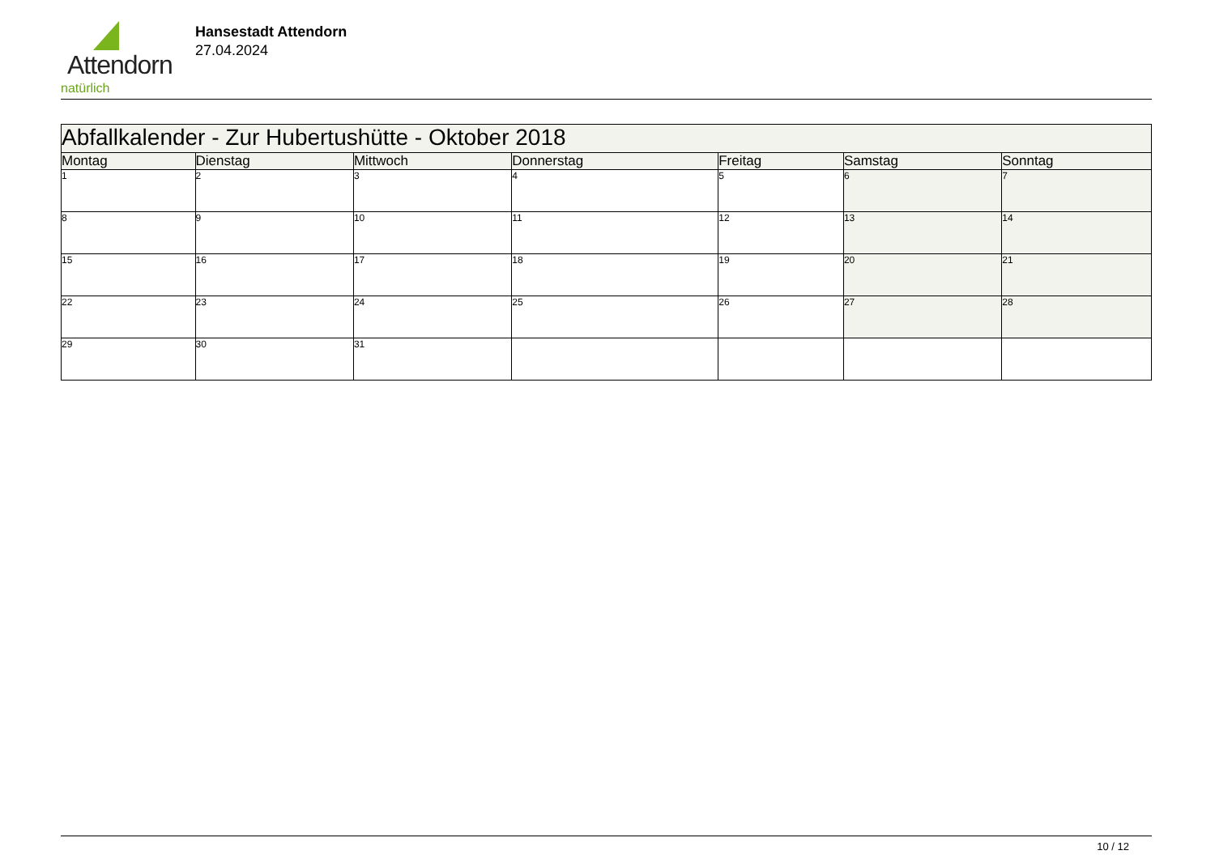Attendorn
natürlich
Hansestadt Attendorn
27.04.2024
| Abfallkalender - Zur Hubertushütte - Oktober 2018 | | | | | | |
| Montag | Dienstag | Mittwoch | Donnerstag | Freitag | Samstag | Sonntag |
| 1 | 2 | 3 | 4 | 5 | 6 | 7 |
| 8 | 9 | 10 | 11 | 12 | 13 | 14 |
| 15 | 16 | 17 | 18 | 19 | 20 | 21 |
| 22 | 23 | 24 | 25 | 26 | 27 | 28 |
| 29 | 30 | 31 | | | | |
10 / 12